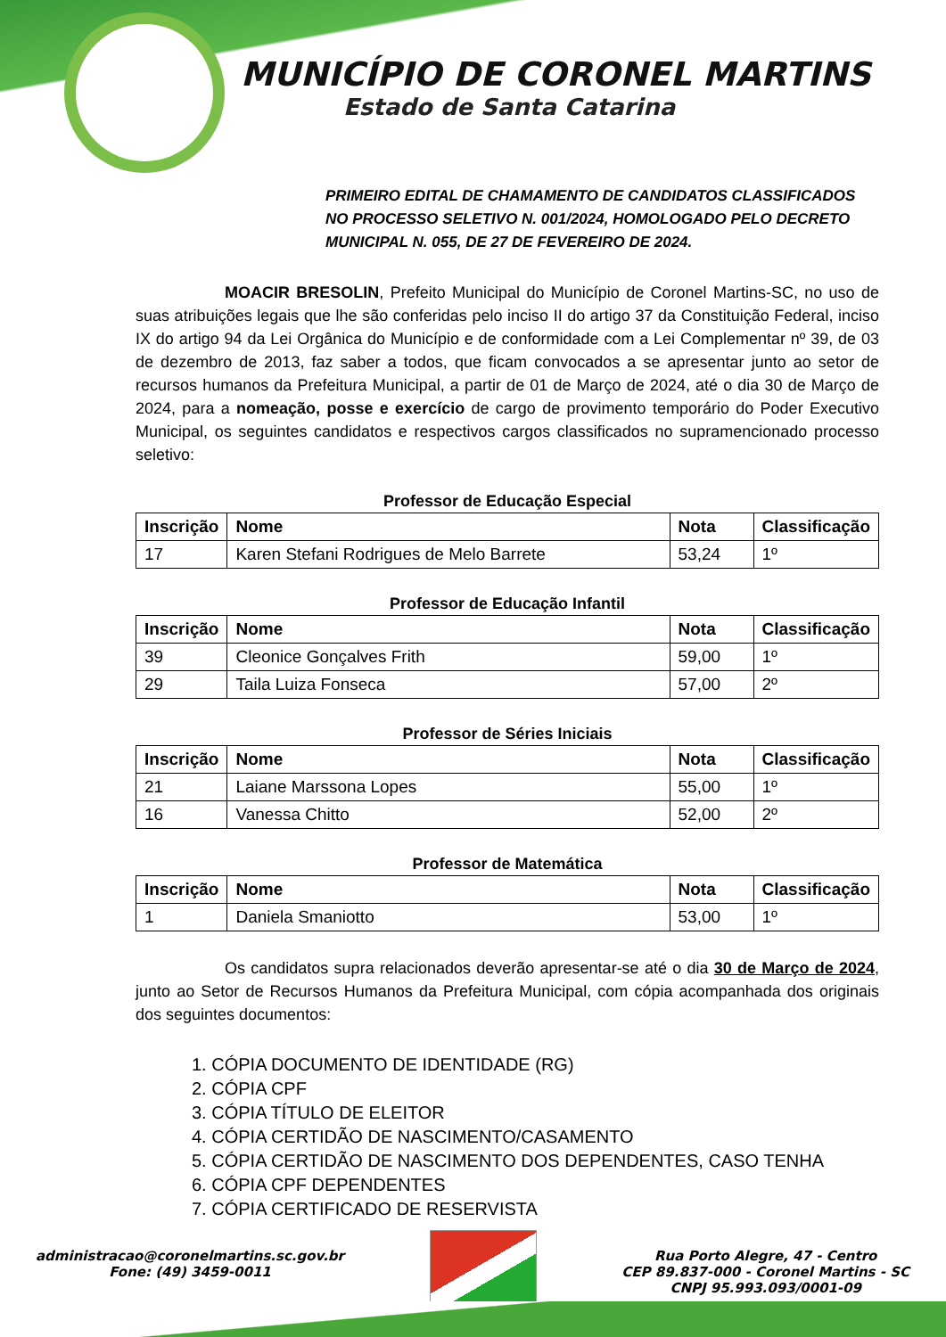MUNICÍPIO DE CORONEL MARTINS
Estado de Santa Catarina
PRIMEIRO EDITAL DE CHAMAMENTO DE CANDIDATOS CLASSIFICADOS NO PROCESSO SELETIVO N. 001/2024, HOMOLOGADO PELO DECRETO MUNICIPAL N. 055, DE 27 DE FEVEREIRO DE 2024.
MOACIR BRESOLIN, Prefeito Municipal do Município de Coronel Martins-SC, no uso de suas atribuições legais que lhe são conferidas pelo inciso II do artigo 37 da Constituição Federal, inciso IX do artigo 94 da Lei Orgânica do Município e de conformidade com a Lei Complementar nº 39, de 03 de dezembro de 2013, faz saber a todos, que ficam convocados a se apresentar junto ao setor de recursos humanos da Prefeitura Municipal, a partir de 01 de Março de 2024, até o dia 30 de Março de 2024, para a nomeação, posse e exercício de cargo de provimento temporário do Poder Executivo Municipal, os seguintes candidatos e respectivos cargos classificados no supramencionado processo seletivo:
Professor de Educação Especial
| Inscrição | Nome | Nota | Classificação |
| --- | --- | --- | --- |
| 17 | Karen Stefani Rodrigues de Melo Barrete | 53,24 | 1º |
Professor de Educação Infantil
| Inscrição | Nome | Nota | Classificação |
| --- | --- | --- | --- |
| 39 | Cleonice Gonçalves Frith | 59,00 | 1º |
| 29 | Taila Luiza Fonseca | 57,00 | 2º |
Professor de Séries Iniciais
| Inscrição | Nome | Nota | Classificação |
| --- | --- | --- | --- |
| 21 | Laiane Marssona Lopes | 55,00 | 1º |
| 16 | Vanessa Chitto | 52,00 | 2º |
Professor de Matemática
| Inscrição | Nome | Nota | Classificação |
| --- | --- | --- | --- |
| 1 | Daniela Smaniotto | 53,00 | 1º |
Os candidatos supra relacionados deverão apresentar-se até o dia 30 de Março de 2024, junto ao Setor de Recursos Humanos da Prefeitura Municipal, com cópia acompanhada dos originais dos seguintes documentos:
1. CÓPIA DOCUMENTO DE IDENTIDADE (RG)
2. CÓPIA CPF
3. CÓPIA TÍTULO DE ELEITOR
4. CÓPIA CERTIDÃO DE NASCIMENTO/CASAMENTO
5. CÓPIA CERTIDÃO DE NASCIMENTO DOS DEPENDENTES, CASO TENHA
6. CÓPIA CPF DEPENDENTES
7. CÓPIA CERTIFICADO DE RESERVISTA
administracao@coronelmartins.sc.gov.br
Fone: (49) 3459-0011
Rua Porto Alegre, 47 - Centro
CEP 89.837-000 - Coronel Martins - SC
CNPJ 95.993.093/0001-09